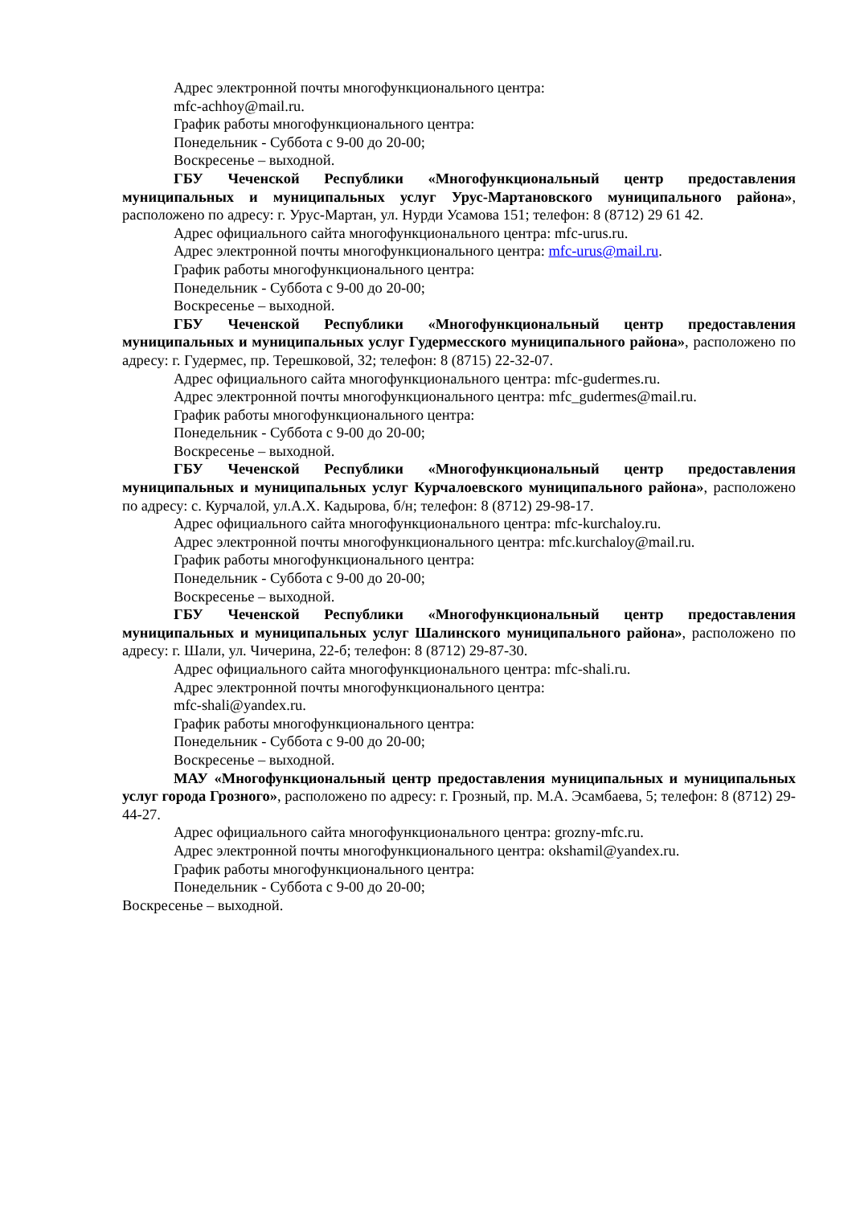Адрес электронной почты многофункционального центра:
mfc-achhoy@mail.ru.
График работы многофункционального центра:
Понедельник - Суббота с 9-00 до 20-00;
Воскресенье – выходной.
ГБУ Чеченской Республики «Многофункциональный центр предоставления муниципальных и муниципальных услуг Урус-Мартановского муниципального района», расположено по адресу: г. Урус-Мартан, ул. Нурди Усамова 151; телефон: 8 (8712) 29 61 42.
Адрес официального сайта многофункционального центра: mfc-urus.ru.
Адрес электронной почты многофункционального центра: mfc-urus@mail.ru.
График работы многофункционального центра:
Понедельник - Суббота с 9-00 до 20-00;
Воскресенье – выходной.
ГБУ Чеченской Республики «Многофункциональный центр предоставления муниципальных и муниципальных услуг Гудермесского муниципального района», расположено по адресу: г. Гудермес, пр. Терешковой, 32; телефон: 8 (8715) 22-32-07.
Адрес официального сайта многофункционального центра: mfc-gudermes.ru.
Адрес электронной почты многофункционального центра: mfc_gudermes@mail.ru.
График работы многофункционального центра:
Понедельник - Суббота с 9-00 до 20-00;
Воскресенье – выходной.
ГБУ Чеченской Республики «Многофункциональный центр предоставления муниципальных и муниципальных услуг Курчалоевского муниципального района», расположено по адресу: с. Курчалой, ул.А.Х. Кадырова, б/н; телефон: 8 (8712) 29-98-17.
Адрес официального сайта многофункционального центра: mfc-kurchaloy.ru.
Адрес электронной почты многофункционального центра: mfc.kurchaloy@mail.ru.
График работы многофункционального центра:
Понедельник - Суббота с 9-00 до 20-00;
Воскресенье – выходной.
ГБУ Чеченской Республики «Многофункциональный центр предоставления муниципальных и муниципальных услуг Шалинского муниципального района», расположено по адресу: г. Шали, ул. Чичерина, 22-б; телефон: 8 (8712) 29-87-30.
Адрес официального сайта многофункционального центра: mfc-shali.ru.
Адрес электронной почты многофункционального центра:
mfc-shali@yandex.ru.
График работы многофункционального центра:
Понедельник - Суббота с 9-00 до 20-00;
Воскресенье – выходной.
МАУ «Многофункциональный центр предоставления муниципальных и муниципальных услуг города Грозного», расположено по адресу: г. Грозный, пр. М.А. Эсамбаева, 5; телефон: 8 (8712) 29-44-27.
Адрес официального сайта многофункционального центра: grozny-mfc.ru.
Адрес электронной почты многофункционального центра: okshamil@yandex.ru.
График работы многофункционального центра:
Понедельник - Суббота с 9-00 до 20-00;
Воскресенье – выходной.